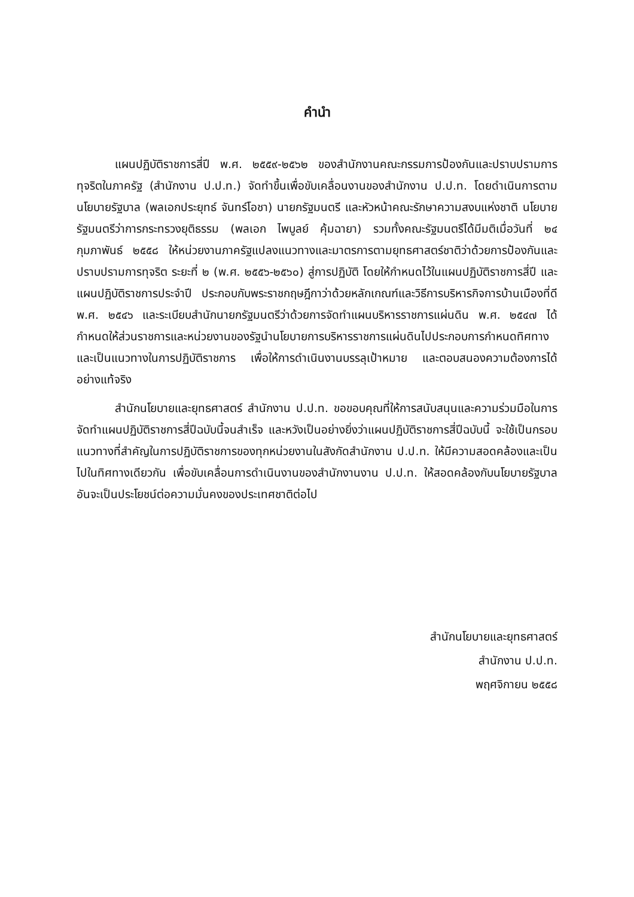คำนำ
แผนปฏิบัติราชการสี่ปี พ.ศ. ๒๕๕๙-๒๕๖๒ ของสำนักงานคณะกรรมการป้องกันและปราบปรามการทุจริตในภาครัฐ (สำนักงาน ป.ป.ท.) จัดทำขึ้นเพื่อขับเคลื่อนงานของสำนักงาน ป.ป.ท. โดยดำเนินการตามนโยบายรัฐบาล (พลเอกประยุทธ์ จันทร์โอชา) นายกรัฐมนตรี และหัวหน้าคณะรักษาความสงบแห่งชาติ นโยบายรัฐมนตรีว่าการกระทรวงยุติธรรม (พลเอก ไพบูลย์ คุ้มฉายา) รวมทั้งคณะรัฐมนตรีได้มีมติเมื่อวันที่ ๒๔ กุมภาพันธ์ ๒๕๕๘ ให้หน่วยงานภาครัฐแปลงแนวทางและมาตรการตามยุทธศาสตร์ชาติว่าด้วยการป้องกันและปราบปรามการทุจริต ระยะที่ ๒ (พ.ศ. ๒๕๕๖-๒๕๖๐) สู่การปฏิบัติ โดยให้กำหนดไว้ในแผนปฏิบัติราชการสี่ปี และแผนปฏิบัติราชการประจำปี ประกอบกับพระราชกฤษฎีกาว่าด้วยหลักเกณฑ์และวิธีการบริหารกิจการบ้านเมืองที่ดี พ.ศ. ๒๕๔๖ และระเบียบสำนักนายกรัฐมนตรีว่าด้วยการจัดทำแผนบริหารราชการแผ่นดิน พ.ศ. ๒๕๔๗ ได้กำหนดให้ส่วนราชการและหน่วยงานของรัฐนำนโยบายการบริหารราชการแผ่นดินไปประกอบการกำหนดทิศทางและเป็นแนวทางในการปฏิบัติราชการ เพื่อให้การดำเนินงานบรรลุเป้าหมาย และตอบสนองความต้องการได้อย่างแท้จริง
สำนักนโยบายและยุทธศาสตร์ สำนักงาน ป.ป.ท. ขอขอบคุณที่ให้การสนับสนุนและความร่วมมือในการจัดทำแผนปฏิบัติราชการสี่ปีฉบับนี้จนสำเร็จ และหวังเป็นอย่างยิ่งว่าแผนปฏิบัติราชการสี่ปีฉบับนี้ จะใช้เป็นกรอบ แนวทางที่สำคัญในการปฏิบัติราชการของทุกหน่วยงานในสังกัดสำนักงาน ป.ป.ท. ให้มีความสอดคล้องและเป็นไปในทิศทางเดียวกัน เพื่อขับเคลื่อนการดำเนินงานของสำนักงานงาน ป.ป.ท. ให้สอดคล้องกับนโยบายรัฐบาลอันจะเป็นประโยชน์ต่อความมั่นคงของประเทศชาติต่อไป
สำนักนโยบายและยุทธศาสตร์
สำนักงาน ป.ป.ท.
พฤศจิกายน ๒๕๕๘